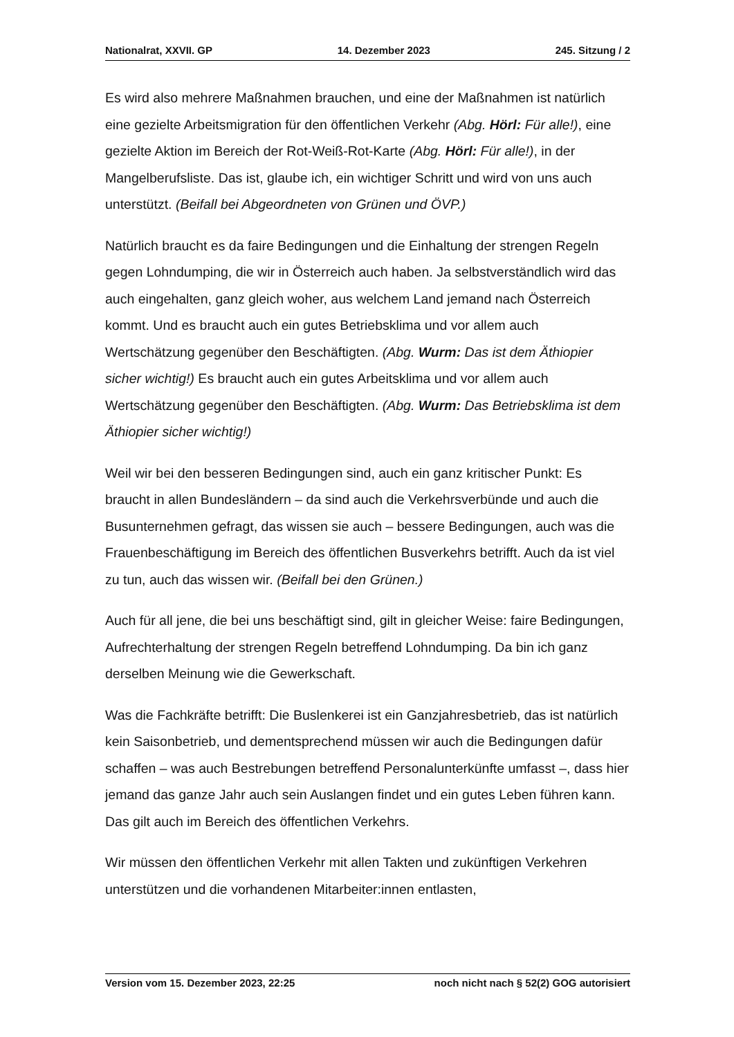Nationalrat, XXVII. GP 14. Dezember 2023 245. Sitzung / 2
Es wird also mehrere Maßnahmen brauchen, und eine der Maßnahmen ist natürlich eine gezielte Arbeitsmigration für den öffentlichen Verkehr (Abg. Hörl: Für alle!), eine gezielte Aktion im Bereich der Rot-Weiß-Rot-Karte (Abg. Hörl: Für alle!), in der Mangelberufsliste. Das ist, glaube ich, ein wichtiger Schritt und wird von uns auch unterstützt. (Beifall bei Abgeordneten von Grünen und ÖVP.)
Natürlich braucht es da faire Bedingungen und die Einhaltung der strengen Regeln gegen Lohndumping, die wir in Österreich auch haben. Ja selbstverständlich wird das auch eingehalten, ganz gleich woher, aus welchem Land jemand nach Österreich kommt. Und es braucht auch ein gutes Betriebsklima und vor allem auch Wertschätzung gegenüber den Beschäftigten. (Abg. Wurm: Das ist dem Äthiopier sicher wichtig!) Es braucht auch ein gutes Arbeitsklima und vor allem auch Wertschätzung gegenüber den Beschäftigten. (Abg. Wurm: Das Betriebsklima ist dem Äthiopier sicher wichtig!)
Weil wir bei den besseren Bedingungen sind, auch ein ganz kritischer Punkt: Es braucht in allen Bundesländern – da sind auch die Verkehrsverbünde und auch die Busunternehmen gefragt, das wissen sie auch – bessere Bedingungen, auch was die Frauenbeschäftigung im Bereich des öffentlichen Busverkehrs betrifft. Auch da ist viel zu tun, auch das wissen wir. (Beifall bei den Grünen.)
Auch für all jene, die bei uns beschäftigt sind, gilt in gleicher Weise: faire Bedingungen, Aufrechterhaltung der strengen Regeln betreffend Lohndumping. Da bin ich ganz derselben Meinung wie die Gewerkschaft.
Was die Fachkräfte betrifft: Die Buslenkerei ist ein Ganzjahresbetrieb, das ist natürlich kein Saisonbetrieb, und dementsprechend müssen wir auch die Bedingungen dafür schaffen – was auch Bestrebungen betreffend Personalunterkünfte umfasst –, dass hier jemand das ganze Jahr auch sein Auslangen findet und ein gutes Leben führen kann. Das gilt auch im Bereich des öffentlichen Verkehrs.
Wir müssen den öffentlichen Verkehr mit allen Takten und zukünftigen Verkehren unterstützen und die vorhandenen Mitarbeiter:innen entlasten,
Version vom 15. Dezember 2023, 22:25 noch nicht nach § 52(2) GOG autorisiert